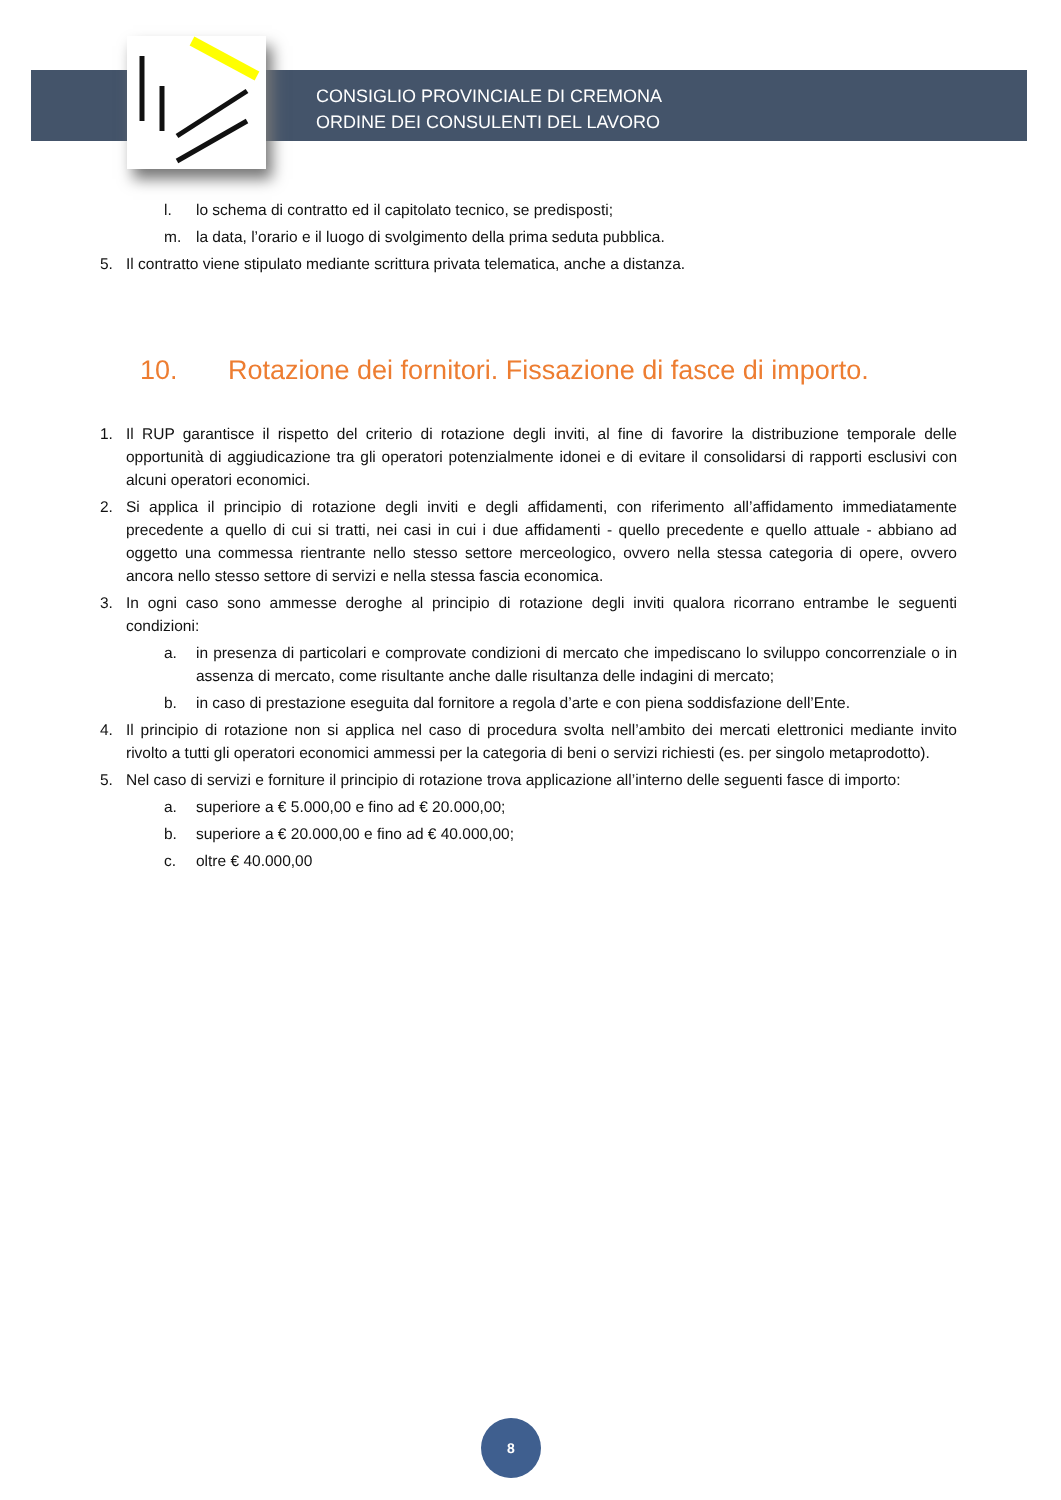CONSIGLIO PROVINCIALE DI CREMONA
ORDINE DEI CONSULENTI DEL LAVORO
l. lo schema di contratto ed il capitolato tecnico, se predisposti;
m. la data, l’orario e il luogo di svolgimento della prima seduta pubblica.
5. Il contratto viene stipulato mediante scrittura privata telematica, anche a distanza.
10. Rotazione dei fornitori. Fissazione di fasce di importo.
1. Il RUP garantisce il rispetto del criterio di rotazione degli inviti, al fine di favorire la distribuzione temporale delle opportunità di aggiudicazione tra gli operatori potenzialmente idonei e di evitare il consolidarsi di rapporti esclusivi con alcuni operatori economici.
2. Si applica il principio di rotazione degli inviti e degli affidamenti, con riferimento all’affidamento immediatamente precedente a quello di cui si tratti, nei casi in cui i due affidamenti - quello precedente e quello attuale - abbiano ad oggetto una commessa rientrante nello stesso settore merceologico, ovvero nella stessa categoria di opere, ovvero ancora nello stesso settore di servizi e nella stessa fascia economica.
3. In ogni caso sono ammesse deroghe al principio di rotazione degli inviti qualora ricorrano entrambe le seguenti condizioni:
a. in presenza di particolari e comprovate condizioni di mercato che impediscano lo sviluppo concorrenziale o in assenza di mercato, come risultante anche dalle risultanza delle indagini di mercato;
b. in caso di prestazione eseguita dal fornitore a regola d’arte e con piena soddisfazione dell’Ente.
4. Il principio di rotazione non si applica nel caso di procedura svolta nell’ambito dei mercati elettronici mediante invito rivolto a tutti gli operatori economici ammessi per la categoria di beni o servizi richiesti (es. per singolo metaprodotto).
5. Nel caso di servizi e forniture il principio di rotazione trova applicazione all’interno delle seguenti fasce di importo:
a. superiore a € 5.000,00 e fino ad € 20.000,00;
b. superiore a € 20.000,00 e fino ad € 40.000,00;
c. oltre € 40.000,00
8